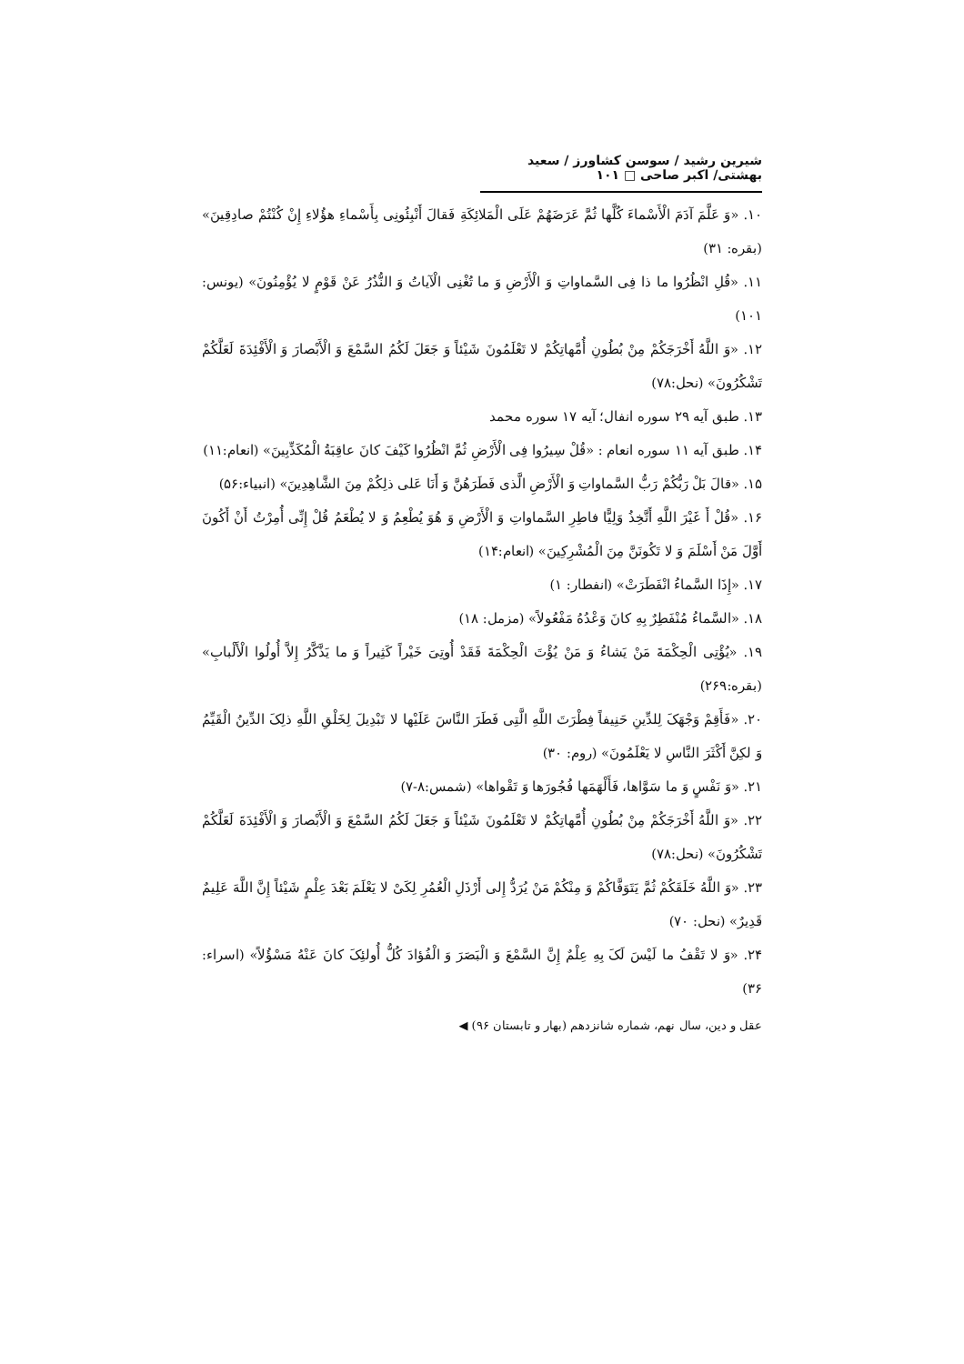شیرین رشید / سوسن کشاورز / سعید بهشتی/ اکبر صاحی □ ۱۰۱
۱۰. «وَ عَلَّمَ آدَمَ الْأَسْماءَ کُلَّها ثُمَّ عَرَضَهُمْ عَلَى الْمَلائِکَةِ فَقالَ أَنْبِئُونِی بِأَسْماءِ هؤُلاءِ إِنْ کُنْتُمْ صادِقِینَ» (بقره: ۳۱)
۱۱. «قُلِ انْظُرُوا ما ذا فِی السَّماواتِ وَ الْأَرْضِ وَ ما تُغْنِی الْآیاتُ وَ النُّذُرُ عَنْ قَوْمٍ لا یُؤْمِنُونَ» (یونس: ۱۰۱)
۱۲. «وَ اللَّهُ أَخْرَجَکُمْ مِنْ بُطُونِ أُمَّهاتِکُمْ لا تَعْلَمُونَ شَیْئاً وَ جَعَلَ لَکُمُ السَّمْعَ وَ الْأَبْصارَ وَ الْأَفْئِدَةَ لَعَلَّکُمْ تَشْکُرُونَ» (نحل:۷۸)
۱۳. طبق آیه ۲۹ سوره انفال؛ آیه ۱۷ سوره محمد
۱۴. طبق آیه ۱۱ سوره انعام : «قُلْ سِیرُوا فِی الْأَرْضِ ثُمَّ انْظُرُوا کَیْفَ کانَ عاقِبَةُ الْمُکَذِّبِینَ» (انعام:۱۱)
۱۵. «قالَ بَلْ رَبُّکُمْ رَبُّ السَّماواتِ وَ الْأَرْضِ الَّذی فَطَرَهُنَّ وَ أَنَا عَلى ذلِکُمْ مِنَ الشَّاهِدِینَ» (انبیاء:۵۶)
۱۶. «قُلْ أَ غَیْرَ اللَّهِ أَتَّخِذُ وَلِیًّا فاطِرِ السَّماواتِ وَ الْأَرْضِ وَ هُوَ یُطْعِمُ وَ لا یُطْعَمُ قُلْ إِنِّی أُمِرْتُ أَنْ أَکُونَ أَوَّلَ مَنْ أَسْلَمَ وَ لا تَکُونَنَّ مِنَ الْمُشْرِکِینَ» (انعام:۱۴)
۱۷. «إِذَا السَّماءُ انْفَطَرَتْ» (انفطار: ۱)
۱۸. «السَّماءُ مُنْفَطِرٌ بِهِ کانَ وَعْدُهُ مَفْعُولاً» (مزمل: ۱۸)
۱۹. «یُؤْتِی الْحِکْمَةَ مَنْ یَشاءُ وَ مَنْ یُؤْتَ الْحِکْمَةَ فَقَدْ أُوتِیَ خَیْراً کَثِیراً وَ ما یَذَّکَّرُ إِلاَّ أُولُوا الْأَلْبابِ» (بقره:۲۶۹)
۲۰. «فَأَقِمْ وَجْهَکَ لِلدِّینِ حَنِیفاً فِطْرَتَ اللَّهِ الَّتِی فَطَرَ النَّاسَ عَلَیْها لا تَبْدِیلَ لِخَلْقِ اللَّهِ ذلِکَ الدِّینُ الْقَیِّمُ وَ لکِنَّ أَکْثَرَ النَّاسِ لا یَعْلَمُونَ» (روم: ۳۰)
۲۱. «وَ نَفْسٍ وَ ما سَوَّاها، فَأَلْهَمَها فُجُورَها وَ تَقْواها» (شمس:۸-۷)
۲۲. «وَ اللَّهُ أَخْرَجَکُمْ مِنْ بُطُونِ أُمَّهاتِکُمْ لا تَعْلَمُونَ شَیْئاً وَ جَعَلَ لَکُمُ السَّمْعَ وَ الْأَبْصارَ وَ الْأَفْئِدَةَ لَعَلَّکُمْ تَشْکُرُونَ» (نحل:۷۸)
۲۳. «وَ اللَّهُ خَلَقَکُمْ ثُمَّ یَتَوَفَّاکُمْ وَ مِنْکُمْ مَنْ یُرَدُّ إِلى أَرْذَلِ الْعُمُرِ لِکَیْ لا یَعْلَمَ بَعْدَ عِلْمٍ شَیْئاً إِنَّ اللَّهَ عَلِیمٌ قَدِیرٌ» (نحل: ۷۰)
۲۴. «وَ لا تَقْفُ ما لَیْسَ لَکَ بِهِ عِلْمٌ إِنَّ السَّمْعَ وَ الْبَصَرَ وَ الْفُؤادَ کُلُّ أُولئِکَ کانَ عَنْهُ مَسْؤُلاً» (اسراء: ۳۶)
عقل و دین، سال نهم، شماره شانزدهم (بهار و تابستان ۹۶) ◀